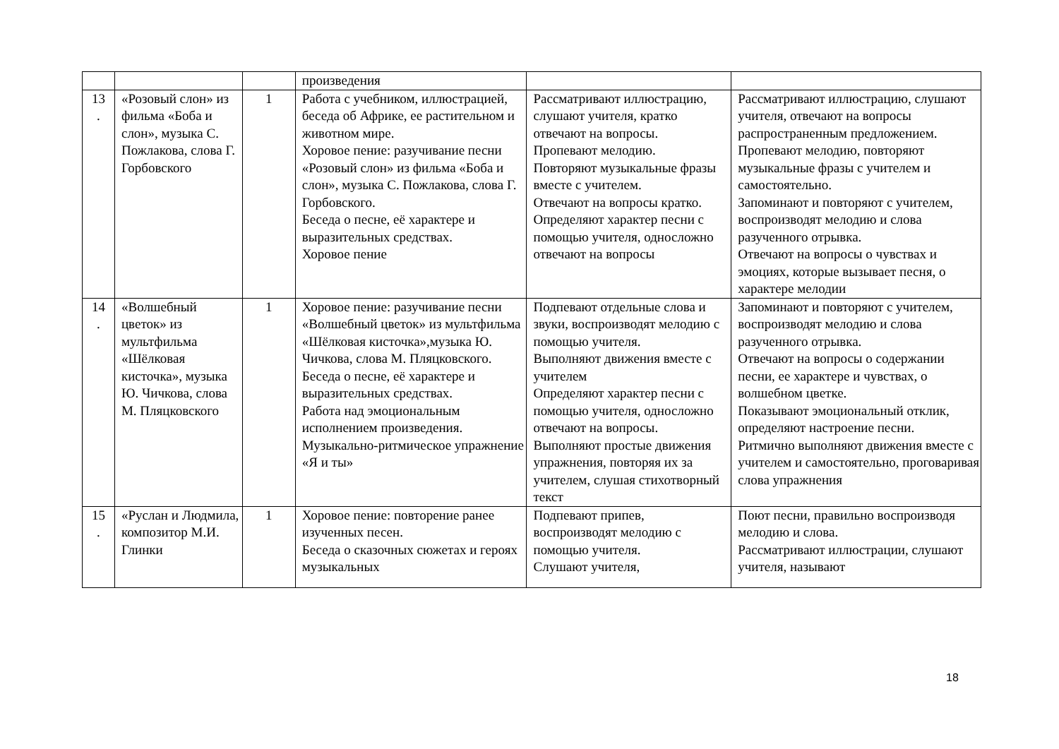| | | | произведения | | |
| 13 . | «Розовый слон» из фильма «Боба и слон», музыка С. Пожлакова, слова Г. Горбовского | 1 | Работа с учебником, иллюстрацией, беседа об Африке, ее растительном и животном мире. Хоровое пение: разучивание песни «Розовый слон» из фильма «Боба и слон», музыка С. Пожлакова, слова Г. Горбовского. Беседа о песне, её характере и выразительных средствах. Хоровое пение | Рассматривают иллюстрацию, слушают учителя, кратко отвечают на вопросы. Пропевают мелодию. Повторяют музыкальные фразы вместе с учителем. Отвечают на вопросы кратко. Определяют характер песни с помощью учителя, односложно отвечают на вопросы | Рассматривают иллюстрацию, слушают учителя, отвечают на вопросы распространенным предложением. Пропевают мелодию, повторяют музыкальные фразы с учителем и самостоятельно. Запоминают и повторяют с учителем, воспроизводят мелодию и слова разученного отрывка. Отвечают на вопросы о чувствах и эмоциях, которые вызывает песня, о характере мелодии |
| 14 . | «Волшебный цветок» из мультфильма «Шёлковая кисточка», музыка Ю. Чичкова, слова М. Пляцковского | 1 | Хоровое пение: разучивание песни «Волшебный цветок» из мультфильма «Шёлковая кисточка»,музыка Ю. Чичкова, слова М. Пляцковского. Беседа о песне, её характере и выразительных средствах. Работа над эмоциональным исполнением произведения. Музыкально-ритмическое упражнение «Я и ты» | Подпевают отдельные слова и звуки, воспроизводят мелодию с помощью учителя. Выполняют движения вместе с учителем Определяют характер песни с помощью учителя, односложно отвечают на вопросы. Выполняют простые движения упражнения, повторяя их за учителем, слушая стихотворный текст | Запоминают и повторяют с учителем, воспроизводят мелодию и слова разученного отрывка. Отвечают на вопросы о содержании песни, ее характере и чувствах, о волшебном цветке. Показывают эмоциональный отклик, определяют настроение песни. Ритмично выполняют движения вместе с учителем и самостоятельно, проговаривая слова упражнения |
| 15 . | «Руслан и Людмила, композитор М.И. Глинки | 1 | Хоровое пение: повторение ранее изученных песен. Беседа о сказочных сюжетах и героях музыкальных | Подпевают припев, воспроизводят мелодию с помощью учителя. Слушают учителя, | Поют песни, правильно воспроизводя мелодию и слова. Рассматривают иллюстрации, слушают учителя, называют |
18